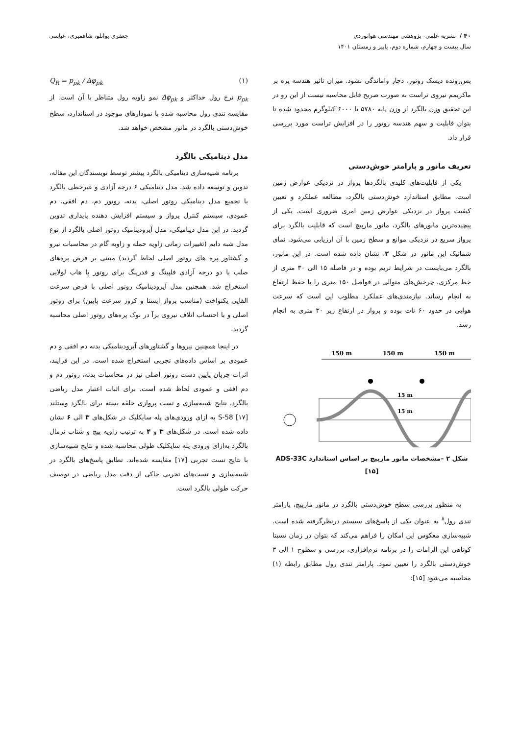۴۰ / نشریه علمی- پژوهشی مهندسی هوانوردی
سال بیست و چهارم، شماره دوم، پاییز و زمستان ۱۴۰۱
جعفری بوانلو، شاهمیری، عباسی
پس‌رونده دیسک روتور، دچار واماندگی نشود. میزان تاثیر هندسه پره بر ماکزیمم نیروی تراست به صورت صریح قابل محاسبه نیست از این رو در این تحقیق وزن بالگرد از وزن پایه ۵۷۸۰ تا ۶۰۰۰ کیلوگرم محدود شده تا بتوان قابلیت و سهم هندسه روتور را در افزایش تراست مورد بررسی قرار داد.
تعریف مانور و پارامتر خوش‌دستی
یکی از قابلیت‌های کلیدی بالگردها پرواز در نزدیکی عوارض زمین است. مطابق استاندارد خوش‌دستی بالگرد، مطالعه عملکرد و تعیین کیفیت پرواز در نزدیکی عوارض زمین امری ضروری است. یکی از پیچیده‌ترین مانورهای بالگرد، مانور مارپیچ است که قابلیت بالگرد برای پرواز سریع در نزدیکی موانع و سطح زمین با آن ارزیابی می‌شود. نمای شماتیک این مانور در شکل ۲، نشان داده شده است. در این مانور، بالگرد می‌بایست در شرایط تریم بوده و در فاصله ۱۵ الی ۳۰ متری از خط مرکزی، چرخش‌های متوالی در فواصل ۱۵۰ متری را با حفظ ارتفاع به انجام رساند. نیازمندی‌های عملکرد مطلوب این است که سرعت هوایی در حدود ۶۰ نات بوده و پرواز در ارتفاع زیر ۳۰ متری به انجام رسد.
150 m
150 m
150 m
15 m
15 m
شکل ۲ –مشخصات مانور مارپیچ بر اساس استاندارد ADS-33C
[۱۵]
به منظور بررسی سطح خوش‌دستی بالگرد در مانور مارپیچ، پارامتر تندی رول<sup>۸</sup> به عنوان یکی از پاسخ‌های سیستم درنظرگرفته شده است. شبیه‌سازی معکوس این امکان را فراهم می‌کند که بتوان در زمان نسبتا کوتاهی این الزامات را در برنامه نرم‌افزاری، بررسی و سطوح ۱ الی ۳ خوش‌دستی بالگرد را تعیین نمود. پارامتر تندی رول مطابق رابطه (۱) محاسبه می‌شود [۱۵]:
Q<sub>R</sub> = p<sub>pk</sub> / Δφ<sub>pk</sub> (۱)
p<sub>pk</sub> نرخ رول حداکثر و Δφ<sub>pk</sub> نمو زاویه رول متناظر با آن است. از مقایسه تندی رول محاسبه شده با نمودارهای موجود در استاندارد، سطح خوش‌دستی بالگرد در مانور مشخص خواهد شد.
مدل دینامیکی بالگرد
برنامه شبیه‌سازی دینامیکی بالگرد پیشتر توسط نویسندگان این مقاله، تدوین و توسعه داده شد. مدل دینامیکی ۶ درجه آزادی و غیرخطی بالگرد با تجمیع مدل دینامیکی روتور اصلی، بدنه، روتور دم، دم افقی، دم عمودی، سیستم کنترل پرواز و سیستم افزایش دهنده پایداری تدوین گردید. در این مدل دینامیکی، مدل آیرودینامیک روتور اصلی بالگرد از نوع مدل شبه دایم (تغییرات زمانی زاویه حمله و زاویه گام در محاسبات نیرو و گشتاور پره های روتور اصلی لحاظ گردید) مبتنی بر فرض پره‌های صلب با دو درجه آزادی فلپینگ و فدرینگ برای روتور با هاب لولایی استخراج شد. همچنین مدل آیرودینامیک روتور اصلی با فرض سرعت القایی یکنواخت (مناسب پرواز ایستا و کروز سرعت پایین) برای روتور اصلی و با احتساب اتلاف نیروی برآ در نوک پره‌های روتور اصلی محاسبه گردید.
در اینجا همچنین نیروها و گشتاورهای آیرودینامیکی بدنه دم افقی و دم عمودی بر اساس داده‌های تجربی استخراج شده است. در این فرایند، اثرات جریان پایین دست روتور اصلی نیز در محاسبات بدنه، روتور دم و دم افقی و عمودی لحاظ شده است. برای اثبات اعتبار مدل ریاضی بالگرد، نتایج شبیه‌سازی و تست پروازی حلقه بسته برای بالگرد وستلند S-58 [۱۷] به ازای ورودی‌های پله سایکلیک در شکل‌های ۳ الی ۶ نشان داده شده است. در شکل‌های ۳ و ۴ به ترتیب زاویه پیچ و شتاب نرمال بالگرد به‌ازای ورودی پله سایکلیک طولی محاسبه شده و نتایج شبیه‌سازی با نتایج تست تجربی [۱۷] مقایسه شده‌اند. تطابق پاسخ‌های بالگرد در شبیه‌سازی و تست‌های تجربی حاکی از دقت مدل ریاضی در توصیف حرکت طولی بالگرد است.